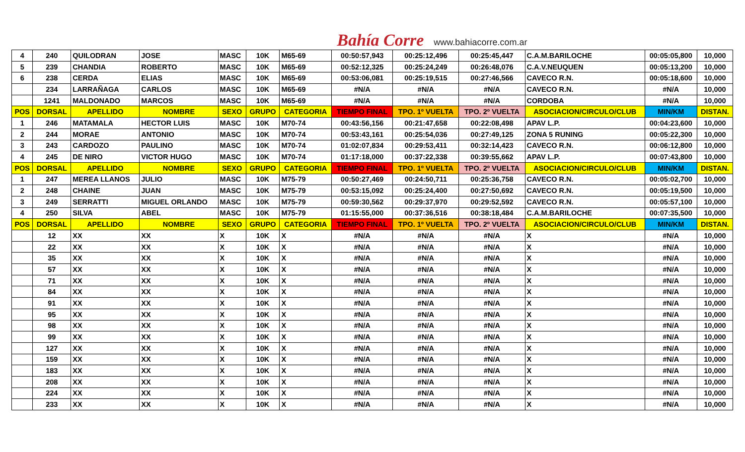Bahía Corre www.bahiacorre.com.ar
| 4 | 240 | QUILODRAN | JOSE | MASC | 10K | M65-69 | 00:50:57,943 | 00:25:12,496 | 00:25:45,447 | C.A.M.BARILOCHE | 00:05:05,800 | 10,000 |
| 5 | 239 | CHANDIA | ROBERTO | MASC | 10K | M65-69 | 00:52:12,325 | 00:25:24,249 | 00:26:48,076 | C.A.V.NEUQUEN | 00:05:13,200 | 10,000 |
| 6 | 238 | CERDA | ELIAS | MASC | 10K | M65-69 | 00:53:06,081 | 00:25:19,515 | 00:27:46,566 | CAVECO R.N. | 00:05:18,600 | 10,000 |
| | 234 | LARRAÑAGA | CARLOS | MASC | 10K | M65-69 | #N/A | #N/A | #N/A | CAVECO R.N. | #N/A | 10,000 |
| | 1241 | MALDONADO | MARCOS | MASC | 10K | M65-69 | #N/A | #N/A | #N/A | CORDOBA | #N/A | 10,000 |
| POS | DORSAL | APELLIDO | NOMBRE | SEXO | GRUPO | CATEGORIA | TIEMPO FINAL | TPO. 1º VUELTA | TPO. 2º VUELTA | ASOCIACION/CIRCULO/CLUB | MIN/KM | DISTAN. |
| 1 | 246 | MATAMALA | HECTOR LUIS | MASC | 10K | M70-74 | 00:43:56,156 | 00:21:47,658 | 00:22:08,498 | APAV L.P. | 00:04:23,600 | 10,000 |
| 2 | 244 | MORAE | ANTONIO | MASC | 10K | M70-74 | 00:53:43,161 | 00:25:54,036 | 00:27:49,125 | ZONA 5 RUNING | 00:05:22,300 | 10,000 |
| 3 | 243 | CARDOZO | PAULINO | MASC | 10K | M70-74 | 01:02:07,834 | 00:29:53,411 | 00:32:14,423 | CAVECO R.N. | 00:06:12,800 | 10,000 |
| 4 | 245 | DE NIRO | VICTOR HUGO | MASC | 10K | M70-74 | 01:17:18,000 | 00:37:22,338 | 00:39:55,662 | APAV L.P. | 00:07:43,800 | 10,000 |
| POS | DORSAL | APELLIDO | NOMBRE | SEXO | GRUPO | CATEGORIA | TIEMPO FINAL | TPO. 1º VUELTA | TPO. 2º VUELTA | ASOCIACION/CIRCULO/CLUB | MIN/KM | DISTAN. |
| 1 | 247 | MEREA LLANOS | JULIO | MASC | 10K | M75-79 | 00:50:27,469 | 00:24:50,711 | 00:25:36,758 | CAVECO R.N. | 00:05:02,700 | 10,000 |
| 2 | 248 | CHAINE | JUAN | MASC | 10K | M75-79 | 00:53:15,092 | 00:25:24,400 | 00:27:50,692 | CAVECO R.N. | 00:05:19,500 | 10,000 |
| 3 | 249 | SERRATTI | MIGUEL ORLANDO | MASC | 10K | M75-79 | 00:59:30,562 | 00:29:37,970 | 00:29:52,592 | CAVECO R.N. | 00:05:57,100 | 10,000 |
| 4 | 250 | SILVA | ABEL | MASC | 10K | M75-79 | 01:15:55,000 | 00:37:36,516 | 00:38:18,484 | C.A.M.BARILOCHE | 00:07:35,500 | 10,000 |
| POS | DORSAL | APELLIDO | NOMBRE | SEXO | GRUPO | CATEGORIA | TIEMPO FINAL | TPO. 1º VUELTA | TPO. 2º VUELTA | ASOCIACION/CIRCULO/CLUB | MIN/KM | DISTAN. |
| | 12 | XX | XX | X | 10K | X | #N/A | #N/A | #N/A | X | #N/A | 10,000 |
| | 22 | XX | XX | X | 10K | X | #N/A | #N/A | #N/A | X | #N/A | 10,000 |
| | 35 | XX | XX | X | 10K | X | #N/A | #N/A | #N/A | X | #N/A | 10,000 |
| | 57 | XX | XX | X | 10K | X | #N/A | #N/A | #N/A | X | #N/A | 10,000 |
| | 71 | XX | XX | X | 10K | X | #N/A | #N/A | #N/A | X | #N/A | 10,000 |
| | 84 | XX | XX | X | 10K | X | #N/A | #N/A | #N/A | X | #N/A | 10,000 |
| | 91 | XX | XX | X | 10K | X | #N/A | #N/A | #N/A | X | #N/A | 10,000 |
| | 95 | XX | XX | X | 10K | X | #N/A | #N/A | #N/A | X | #N/A | 10,000 |
| | 98 | XX | XX | X | 10K | X | #N/A | #N/A | #N/A | X | #N/A | 10,000 |
| | 99 | XX | XX | X | 10K | X | #N/A | #N/A | #N/A | X | #N/A | 10,000 |
| | 127 | XX | XX | X | 10K | X | #N/A | #N/A | #N/A | X | #N/A | 10,000 |
| | 159 | XX | XX | X | 10K | X | #N/A | #N/A | #N/A | X | #N/A | 10,000 |
| | 183 | XX | XX | X | 10K | X | #N/A | #N/A | #N/A | X | #N/A | 10,000 |
| | 208 | XX | XX | X | 10K | X | #N/A | #N/A | #N/A | X | #N/A | 10,000 |
| | 224 | XX | XX | X | 10K | X | #N/A | #N/A | #N/A | X | #N/A | 10,000 |
| | 233 | XX | XX | X | 10K | X | #N/A | #N/A | #N/A | X | #N/A | 10,000 |